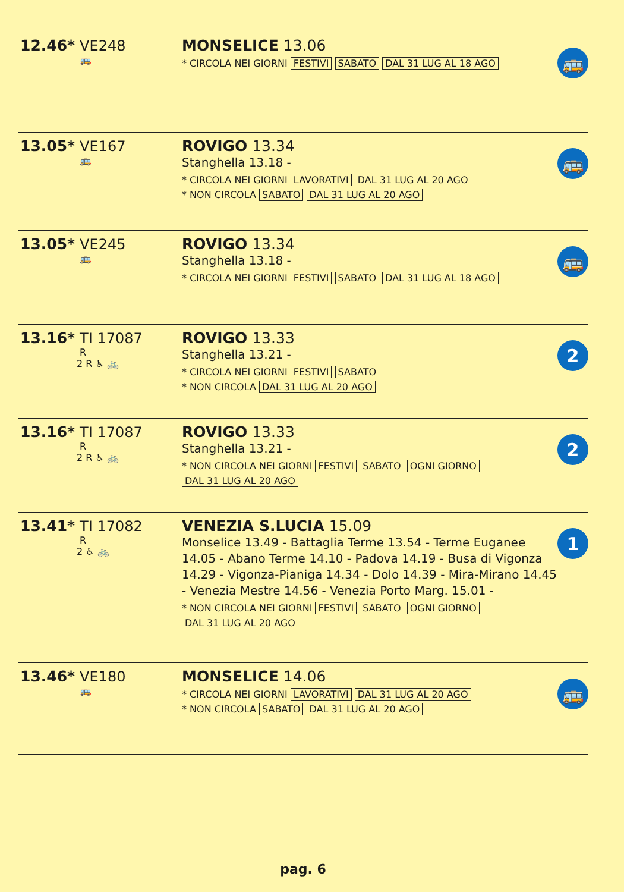12.46* VE248
🚌
MONSELICE 13.06
* CIRCOLA NEI GIORNI FESTIVI SABATO DAL 31 LUG AL 18 AGO
🚌
13.05* VE167
🚌
ROVIGO 13.34
Stanghella 13.18 -
* CIRCOLA NEI GIORNI LAVORATIVI DAL 31 LUG AL 20 AGO
* NON CIRCOLA SABATO DAL 31 LUG AL 20 AGO
🚌
13.05* VE245
🚌
ROVIGO 13.34
Stanghella 13.18 -
* CIRCOLA NEI GIORNI FESTIVI SABATO DAL 31 LUG AL 18 AGO
🚌
13.16* TI 17087
R
2 R ♿ 🚲
ROVIGO 13.33
Stanghella 13.21 -
* CIRCOLA NEI GIORNI FESTIVI SABATO
* NON CIRCOLA DAL 31 LUG AL 20 AGO
2
13.16* TI 17087
R
2 R ♿ 🚲
ROVIGO 13.33
Stanghella 13.21 -
* NON CIRCOLA NEI GIORNI FESTIVI SABATO OGNI GIORNO
DAL 31 LUG AL 20 AGO
2
13.41* TI 17082
R
2 ♿ 🚲
VENEZIA S.LUCIA 15.09
Monselice 13.49 - Battaglia Terme 13.54 - Terme Euganee 14.05 - Abano Terme 14.10 - Padova 14.19 - Busa di Vigonza 14.29 - Vigonza-Pianiga 14.34 - Dolo 14.39 - Mira-Mirano 14.45 - Venezia Mestre 14.56 - Venezia Porto Marg. 15.01 -
* NON CIRCOLA NEI GIORNI FESTIVI SABATO OGNI GIORNO
DAL 31 LUG AL 20 AGO
1
13.46* VE180
🚌
MONSELICE 14.06
* CIRCOLA NEI GIORNI LAVORATIVI DAL 31 LUG AL 20 AGO
* NON CIRCOLA SABATO DAL 31 LUG AL 20 AGO
🚌
pag. 6